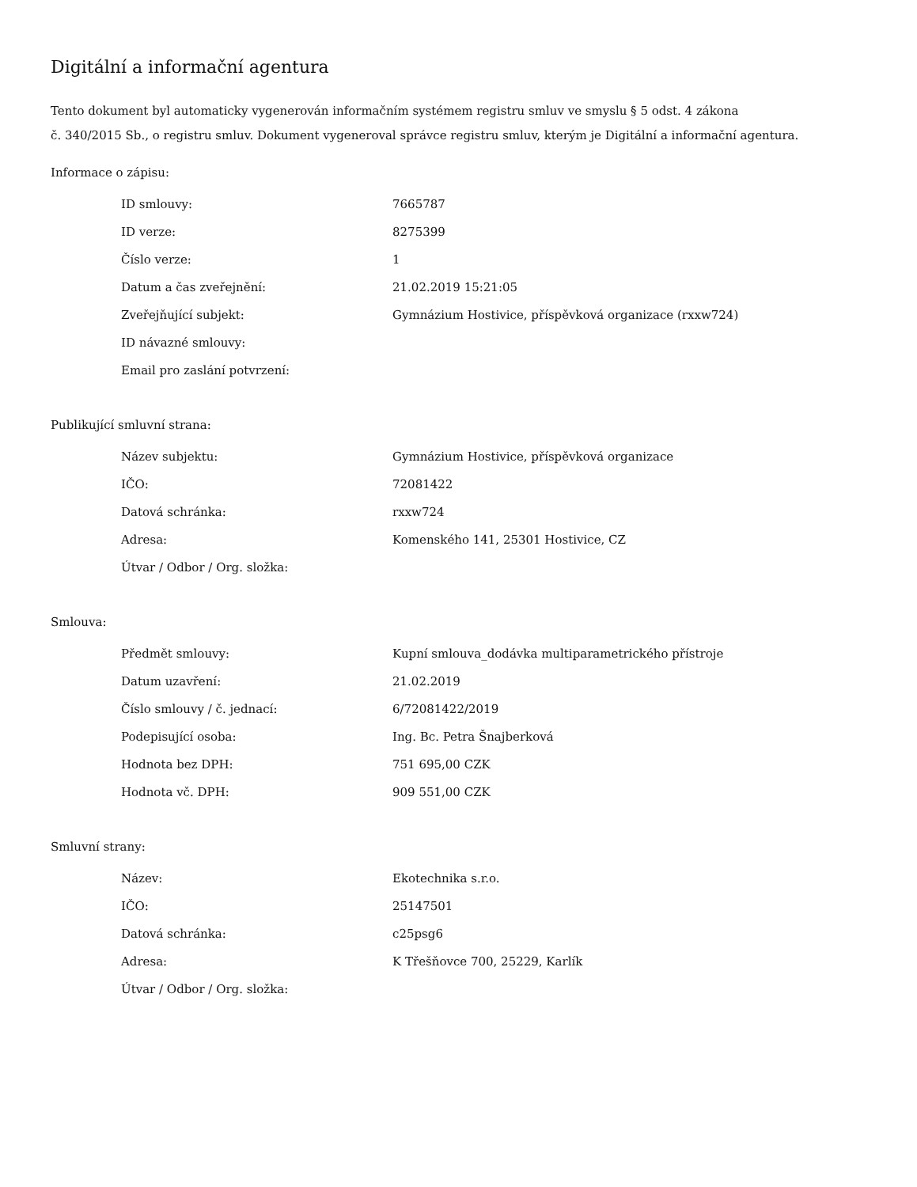Digitální a informační agentura
Tento dokument byl automaticky vygenerován informačním systémem registru smluv ve smyslu § 5 odst. 4 zákona
č. 340/2015 Sb., o registru smluv. Dokument vygeneroval správce registru smluv, kterým je Digitální a informační agentura.
Informace o zápisu:
| ID smlouvy: | 7665787 |
| ID verze: | 8275399 |
| Číslo verze: | 1 |
| Datum a čas zveřejnění: | 21.02.2019 15:21:05 |
| Zveřejňující subjekt: | Gymnázium Hostivice, příspěvková organizace (rxxw724) |
| ID návazné smlouvy: | |
| Email pro zaslání potvrzení: | |
Publikující smluvní strana:
| Název subjektu: | Gymnázium Hostivice, příspěvková organizace |
| IČO: | 72081422 |
| Datová schránka: | rxxw724 |
| Adresa: | Komenského 141, 25301 Hostivice, CZ |
| Útvar / Odbor / Org. složka: | |
Smlouva:
| Předmět smlouvy: | Kupní smlouva_dodávka multiparametrického přístroje |
| Datum uzavření: | 21.02.2019 |
| Číslo smlouvy / č. jednací: | 6/72081422/2019 |
| Podepisující osoba: | Ing. Bc. Petra Šnajberková |
| Hodnota bez DPH: | 751 695,00 CZK |
| Hodnota vč. DPH: | 909 551,00 CZK |
Smluvní strany:
| Název: | Ekotechnika s.r.o. |
| IČO: | 25147501 |
| Datová schránka: | c25psg6 |
| Adresa: | K Třešňovce 700, 25229, Karlík |
| Útvar / Odbor / Org. složka: | |